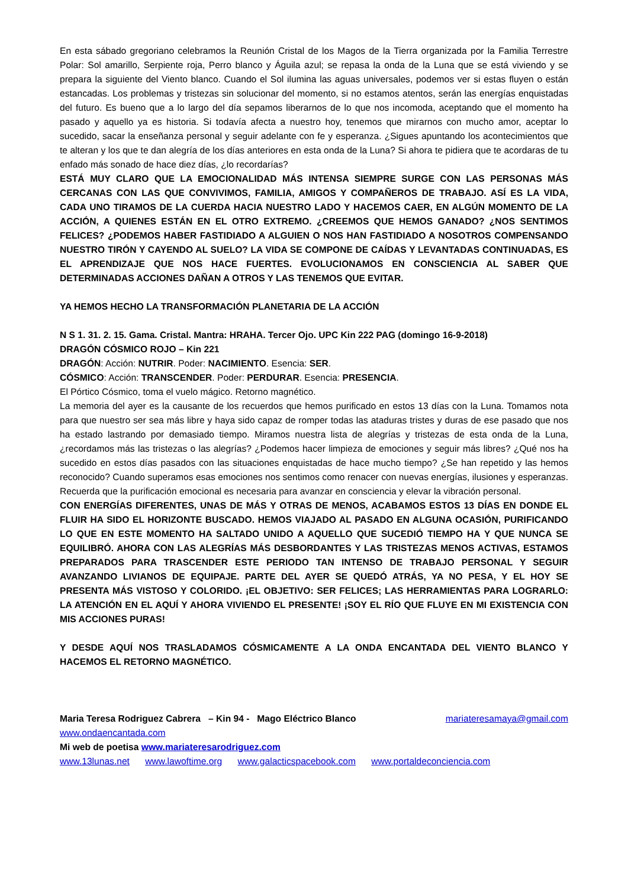En esta sábado gregoriano celebramos la Reunión Cristal de los Magos de la Tierra organizada por la Familia Terrestre Polar: Sol amarillo, Serpiente roja, Perro blanco y Águila azul; se repasa la onda de la Luna que se está viviendo y se prepara la siguiente del Viento blanco. Cuando el Sol ilumina las aguas universales, podemos ver si estas fluyen o están estancadas. Los problemas y tristezas sin solucionar del momento, si no estamos atentos, serán las energías enquistadas del futuro. Es bueno que a lo largo del día sepamos liberarnos de lo que nos incomoda, aceptando que el momento ha pasado y aquello ya es historia. Si todavía afecta a nuestro hoy, tenemos que mirarnos con mucho amor, aceptar lo sucedido, sacar la enseñanza personal y seguir adelante con fe y esperanza. ¿Sigues apuntando los acontecimientos que te alteran y los que te dan alegría de los días anteriores en esta onda de la Luna? Si ahora te pidiera que te acordaras de tu enfado más sonado de hace diez días, ¿lo recordarías?
ESTÁ MUY CLARO QUE LA EMOCIONALIDAD MÁS INTENSA SIEMPRE SURGE CON LAS PERSONAS MÁS CERCANAS CON LAS QUE CONVIVIMOS, FAMILIA, AMIGOS Y COMPAÑEROS DE TRABAJO. ASÍ ES LA VIDA, CADA UNO TIRAMOS DE LA CUERDA HACIA NUESTRO LADO Y HACEMOS CAER, EN ALGÚN MOMENTO DE LA ACCIÓN, A QUIENES ESTÁN EN EL OTRO EXTREMO. ¿CREEMOS QUE HEMOS GANADO? ¿NOS SENTIMOS FELICES? ¿PODEMOS HABER FASTIDIADO A ALGUIEN O NOS HAN FASTIDIADO A NOSOTROS COMPENSANDO NUESTRO TIRÓN Y CAYENDO AL SUELO? LA VIDA SE COMPONE DE CAÍDAS Y LEVANTADAS CONTINUADAS, ES EL APRENDIZAJE QUE NOS HACE FUERTES. EVOLUCIONAMOS EN CONSCIENCIA AL SABER QUE DETERMINADAS ACCIONES DAÑAN A OTROS Y LAS TENEMOS QUE EVITAR.
YA HEMOS HECHO LA TRANSFORMACIÓN PLANETARIA DE LA ACCIÓN
N S 1. 31. 2. 15. Gama. Cristal. Mantra: HRAHA. Tercer Ojo. UPC Kin 222 PAG (domingo 16-9-2018)
DRAGÓN CÓSMICO ROJO – Kin 221
DRAGÓN: Acción: NUTRIR. Poder: NACIMIENTO. Esencia: SER.
CÓSMICO: Acción: TRANSCENDER. Poder: PERDURAR. Esencia: PRESENCIA.
El Pórtico Cósmico, toma el vuelo mágico. Retorno magnético.
La memoria del ayer es la causante de los recuerdos que hemos purificado en estos 13 días con la Luna. Tomamos nota para que nuestro ser sea más libre y haya sido capaz de romper todas las ataduras tristes y duras de ese pasado que nos ha estado lastrando por demasiado tiempo. Miramos nuestra lista de alegrías y tristezas de esta onda de la Luna, ¿recordamos más las tristezas o las alegrías? ¿Podemos hacer limpieza de emociones y seguir más libres? ¿Qué nos ha sucedido en estos días pasados con las situaciones enquistadas de hace mucho tiempo? ¿Se han repetido y las hemos reconocido? Cuando superamos esas emociones nos sentimos como renacer con nuevas energías, ilusiones y esperanzas. Recuerda que la purificación emocional es necesaria para avanzar en consciencia y elevar la vibración personal.
CON ENERGÍAS DIFERENTES, UNAS DE MÁS Y OTRAS DE MENOS, ACABAMOS ESTOS 13 DÍAS EN DONDE EL FLUIR HA SIDO EL HORIZONTE BUSCADO. HEMOS VIAJADO AL PASADO EN ALGUNA OCASIÓN, PURIFICANDO LO QUE EN ESTE MOMENTO HA SALTADO UNIDO A AQUELLO QUE SUCEDIÓ TIEMPO HA Y QUE NUNCA SE EQUILIBRÓ. AHORA CON LAS ALEGRÍAS MÁS DESBORDANTES Y LAS TRISTEZAS MENOS ACTIVAS, ESTAMOS PREPARADOS PARA TRASCENDER ESTE PERIODO TAN INTENSO DE TRABAJO PERSONAL Y SEGUIR AVANZANDO LIVIANOS DE EQUIPAJE. PARTE DEL AYER SE QUEDÓ ATRÁS, YA NO PESA, Y EL HOY SE PRESENTA MÁS VISTOSO Y COLORIDO. ¡EL OBJETIVO: SER FELICES; LAS HERRAMIENTAS PARA LOGRARLO: LA ATENCIÓN EN EL AQUÍ Y AHORA VIVIENDO EL PRESENTE! ¡SOY EL RÍO QUE FLUYE EN MI EXISTENCIA CON MIS ACCIONES PURAS!
Y DESDE AQUÍ NOS TRASLADAMOS CÓSMICAMENTE A LA ONDA ENCANTADA DEL VIENTO BLANCO Y HACEMOS EL RETORNO MAGNÉTICO.
Maria Teresa Rodriguez Cabrera – Kin 94 - Mago Eléctrico Blanco mariateresamaya@gmail.com
www.ondaencantada.com
Mi web de poetisa www.mariateresarodriguez.com
www.13lunas.net www.lawoftime.org www.galacticspacebook.com www.portaldeconciencia.com